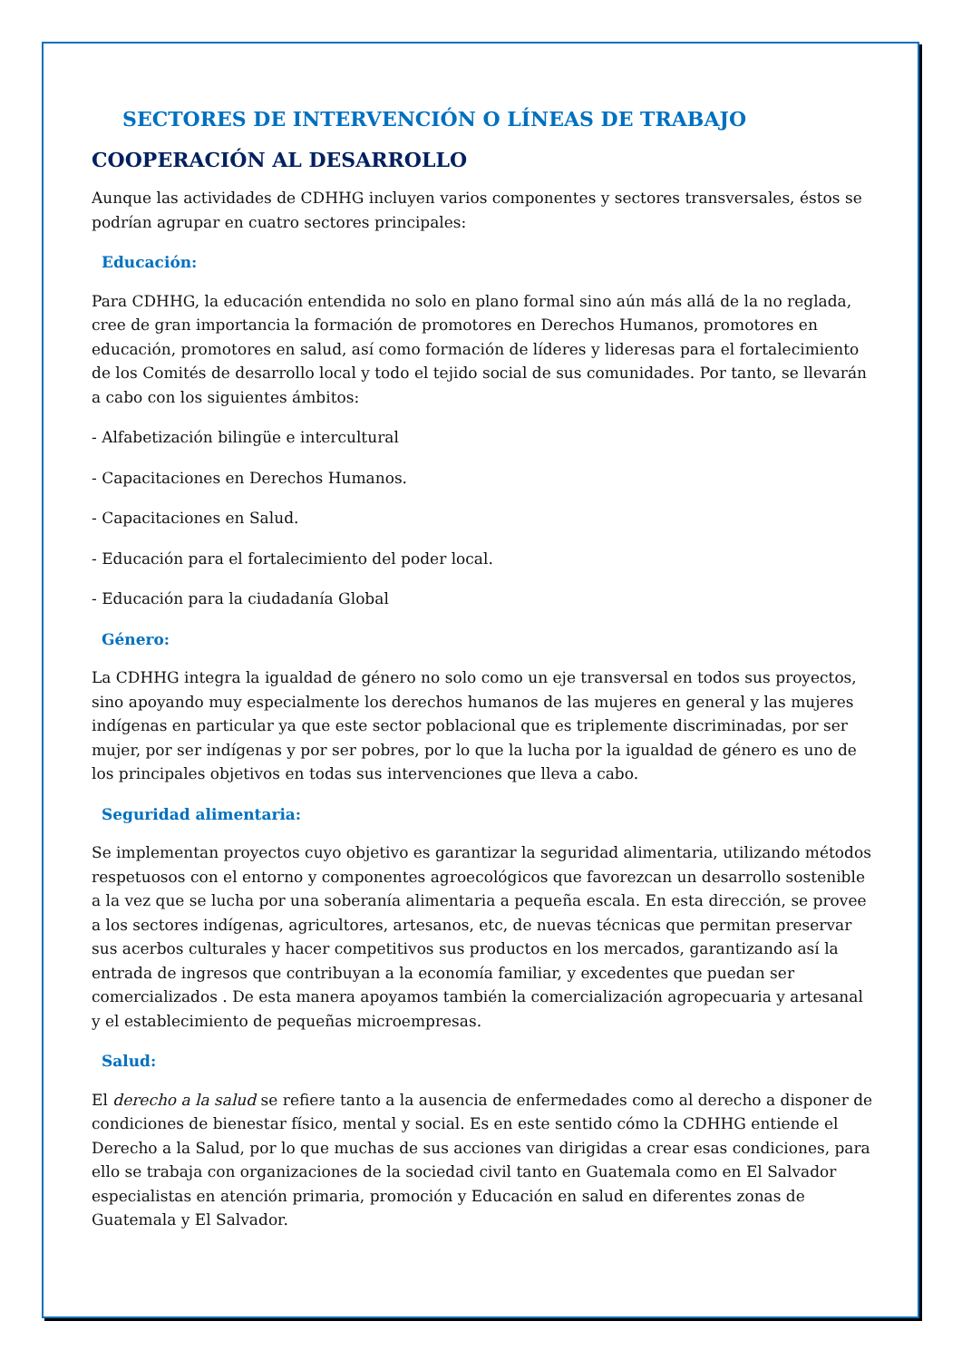SECTORES DE INTERVENCIÓN O LÍNEAS DE TRABAJO
COOPERACIÓN AL DESARROLLO
Aunque las actividades de CDHHG incluyen varios componentes y sectores transversales, éstos se podrían agrupar en cuatro sectores principales:
Educación:
Para CDHHG, la educación entendida no solo en plano formal sino aún más allá de la no reglada, cree de gran importancia la formación de promotores en Derechos Humanos, promotores en educación, promotores en salud, así como formación de líderes y lideresas para el fortalecimiento de los Comités de desarrollo local y todo el tejido social de sus comunidades. Por tanto, se llevarán a cabo con los siguientes ámbitos:
- Alfabetización bilingüe e intercultural
- Capacitaciones en Derechos Humanos.
- Capacitaciones en Salud.
- Educación para el fortalecimiento del poder local.
- Educación para la ciudadanía Global
Género:
La CDHHG integra la igualdad de género no solo como un eje transversal en todos sus proyectos, sino apoyando muy especialmente los derechos humanos de las mujeres en general y las mujeres indígenas en particular ya que este sector poblacional que es triplemente discriminadas, por ser mujer, por ser indígenas y por ser pobres, por lo que la lucha por la igualdad de género es uno de los principales objetivos en todas sus intervenciones que lleva a cabo.
Seguridad alimentaria:
Se implementan proyectos cuyo objetivo es garantizar la seguridad alimentaria, utilizando métodos respetuosos con el entorno y componentes agroecológicos que favorezcan un desarrollo sostenible a la vez que se lucha por una soberanía alimentaria a pequeña escala. En esta dirección, se provee a los sectores indígenas, agricultores, artesanos, etc, de nuevas técnicas que permitan preservar sus acerbos culturales y hacer competitivos sus productos en los mercados, garantizando así la entrada de ingresos que contribuyan a la economía familiar, y excedentes que puedan ser comercializados . De esta manera apoyamos también la comercialización agropecuaria y artesanal y el establecimiento de pequeñas microempresas.
Salud:
El derecho a la salud se refiere tanto a la ausencia de enfermedades como al derecho a disponer de condiciones de bienestar físico, mental y social. Es en este sentido cómo la CDHHG entiende el Derecho a la Salud, por lo que muchas de sus acciones van dirigidas a crear esas condiciones, para ello se trabaja con organizaciones de la sociedad civil tanto en Guatemala como en El Salvador especialistas en atención primaria, promoción y Educación en salud en diferentes zonas de Guatemala y El Salvador.